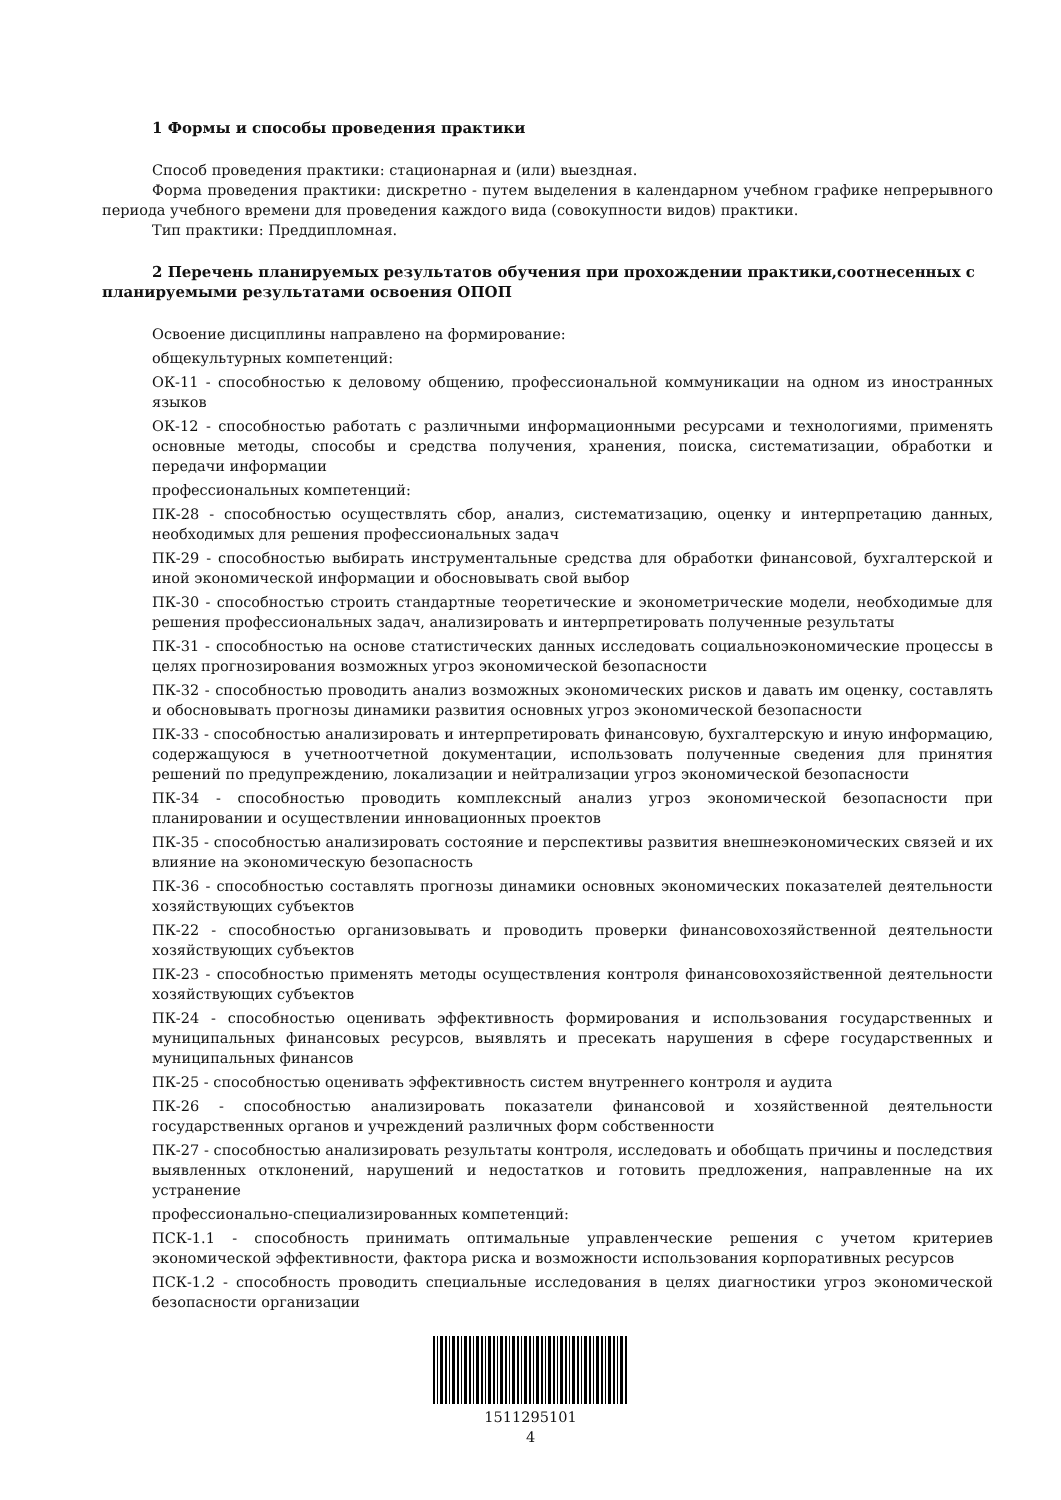1 Формы и способы проведения практики
Способ проведения практики: стационарная и (или) выездная.
Форма проведения практики: дискретно - путем выделения в календарном учебном графике непрерывного периода учебного времени для проведения каждого вида (совокупности видов) практики.
Тип практики: Преддипломная.
2 Перечень планируемых результатов обучения при прохождении практики,соотнесенных с планируемыми результатами освоения ОПОП
Освоение дисциплины направлено на формирование:
общекультурных компетенций:
ОК-11 - способностью к деловому общению, профессиональной коммуникации на одном из иностранных языков
ОК-12 - способностью работать с различными информационными ресурсами и технологиями, применять основные методы, способы и средства получения, хранения, поиска, систематизации, обработки и передачи информации
профессиональных компетенций:
ПК-28 - способностью осуществлять сбор, анализ, систематизацию, оценку и интерпретацию данных, необходимых для решения профессиональных задач
ПК-29 - способностью выбирать инструментальные средства для обработки финансовой, бухгалтерской и иной экономической информации и обосновывать свой выбор
ПК-30 - способностью строить стандартные теоретические и эконометрические модели, необходимые для решения профессиональных задач, анализировать и интерпретировать полученные результаты
ПК-31 - способностью на основе статистических данных исследовать социальноэкономические процессы в целях прогнозирования возможных угроз экономической безопасности
ПК-32 - способностью проводить анализ возможных экономических рисков и давать им оценку, составлять и обосновывать прогнозы динамики развития основных угроз экономической безопасности
ПК-33 - способностью анализировать и интерпретировать финансовую, бухгалтерскую и иную информацию, содержащуюся в учетноотчетной документации, использовать полученные сведения для принятия решений по предупреждению, локализации и нейтрализации угроз экономической безопасности
ПК-34 - способностью проводить комплексный анализ угроз экономической безопасности при планировании и осуществлении инновационных проектов
ПК-35 - способностью анализировать состояние и перспективы развития внешнеэкономических связей и их влияние на экономическую безопасность
ПК-36 - способностью составлять прогнозы динамики основных экономических показателей деятельности хозяйствующих субъектов
ПК-22 - способностью организовывать и проводить проверки финансовохозяйственной деятельности хозяйствующих субъектов
ПК-23 - способностью применять методы осуществления контроля финансовохозяйственной деятельности хозяйствующих субъектов
ПК-24 - способностью оценивать эффективность формирования и использования государственных и муниципальных финансовых ресурсов, выявлять и пресекать нарушения в сфере государственных и муниципальных финансов
ПК-25 - способностью оценивать эффективность систем внутреннего контроля и аудита
ПК-26 - способностью анализировать показатели финансовой и хозяйственной деятельности государственных органов и учреждений различных форм собственности
ПК-27 - способностью анализировать результаты контроля, исследовать и обобщать причины и последствия выявленных отклонений, нарушений и недостатков и готовить предложения, направленные на их устранение
профессионально-специализированных компетенций:
ПСК-1.1 - способность принимать оптимальные управленческие решения с учетом критериев экономической эффективности, фактора риска и возможности использования корпоративных ресурсов
ПСК-1.2 - способность проводить специальные исследования в целях диагностики угроз экономической безопасности организации
1511295101
4